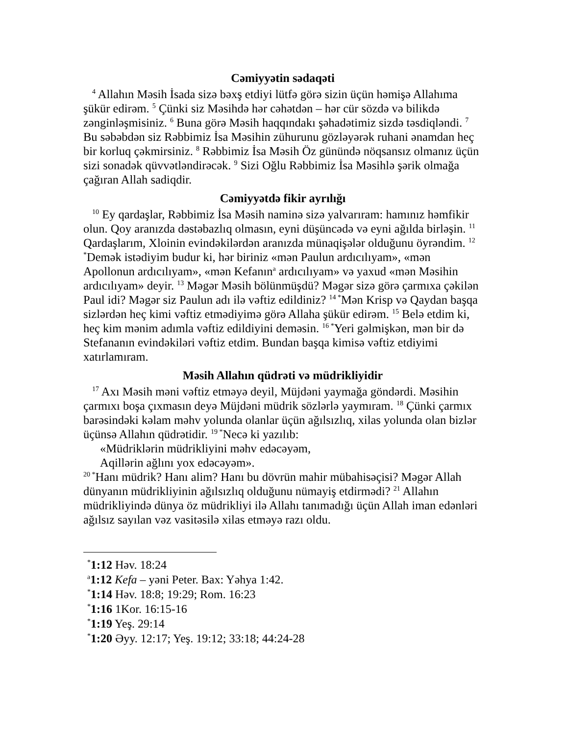Cəmiyyətin sədaqəti
<sup>4</sup> Allahın Məsih İsada sizə bəxş etdiyi lütfə görə sizin üçün həmişə Allahıma şükür edirəm. <sup>5</sup> Çünki siz Məsihdə hər cəhətdən – hər cür sözdə və bilikdə zənginləşmisiniz. <sup>6</sup> Buna görə Məsih haqqındakı şəhadətimiz sizdə təsdiqləndi. <sup>7</sup> Bu səbəbdən siz Rəbbimiz İsa Məsihin zühurunu gözləyərək ruhani ənamdan heç bir korluq çəkmirsiniz. <sup>8</sup> Rəbbimiz İsa Məsih Öz günündə nöqsansız olmanız üçün sizi sonadək qüvvətləndirəcək. <sup>9</sup> Sizi Oğlu Rəbbimiz İsa Məsihlə şərik olmağa çağıran Allah sadiqdir.
Cəmiyyətdə fikir ayrılığı
<sup>10</sup> Ey qardaşlar, Rəbbimiz İsa Məsih naminə sizə yalvarıram: hamınız həmfikir olun. Qoy aranızda dəstəbazlıq olmasın, eyni düşüncədə və eyni ağılda birləşin. <sup>11</sup> Qardaşlarım, Xloinin evindəkilərdən aranızda münaqişələr olduğunu öyrəndim. <sup>12 *</sup>Demək istədiyim budur ki, hər biriniz «mən Paulun ardıcılıyam», «mən Apollonun ardıcılıyam», «mən Kefanın<sup>a</sup> ardıcılıyam» və yaxud «mən Məsihin ardıcılıyam» deyir. <sup>13</sup> Məgər Məsih bölünmüşdü? Məgər sizə görə çarmıxa çəkilən Paul idi? Məgər siz Paulun adı ilə vəftiz edildiniz? <sup>14 *</sup>Mən Krisp və Qaydan başqa sizlərdən heç kimi vəftiz etmədiyimə görə Allaha şükür edirəm. <sup>15</sup> Belə etdim ki, heç kim mənim adımla vəftiz edildiyini deməsin. <sup>16 *</sup>Yeri gəlmişkən, mən bir də Stefananın evindəkiləri vəftiz etdim. Bundan başqa kimisə vəftiz etdiyimi xatırlamıram.
Məsih Allahın qüdrəti və müdrikliyidir
<sup>17</sup> Axı Məsih məni vəftiz etməyə deyil, Müjdəni yaymağa göndərdi. Məsihin çarmıxı boşa çıxmasın deyə Müjdəni müdrik sözlərlə yaymıram. <sup>18</sup> Çünki çarmıx barəsindəki kəlam məhv yolunda olanlar üçün ağılsızlıq, xilas yolunda olan bizlər üçünsə Allahın qüdrətidir. <sup>19 *</sup>Necə ki yazılıb:
«Müdriklərin müdrikliyini məhv edəcəyəm,
Aqillərin ağlını yox edəcəyəm».
<sup>20 *</sup>Hanı müdrik? Hanı alim? Hanı bu dövrün mahir mübahisəçisi? Məgər Allah dünyanın müdrikliyinin ağılsızlıq olduğunu nümayiş etdirmədi? <sup>21</sup> Allahın müdrikliyində dünya öz müdrikliyi ilə Allahı tanımadığı üçün Allah iman edənləri ağılsız sayılan vəz vasitəsilə xilas etməyə razı oldu.
<sup>*</sup> 1:12 Həv. 18:24
<sup>a</sup> 1:12 Kefa – yəni Peter. Bax: Yəhya 1:42.
<sup>*</sup> 1:14 Həv. 18:8; 19:29; Rom. 16:23
<sup>*</sup> 1:16 1Kor. 16:15-16
<sup>*</sup> 1:19 Yeş. 29:14
<sup>*</sup> 1:20 Əyy. 12:17; Yeş. 19:12; 33:18; 44:24-28